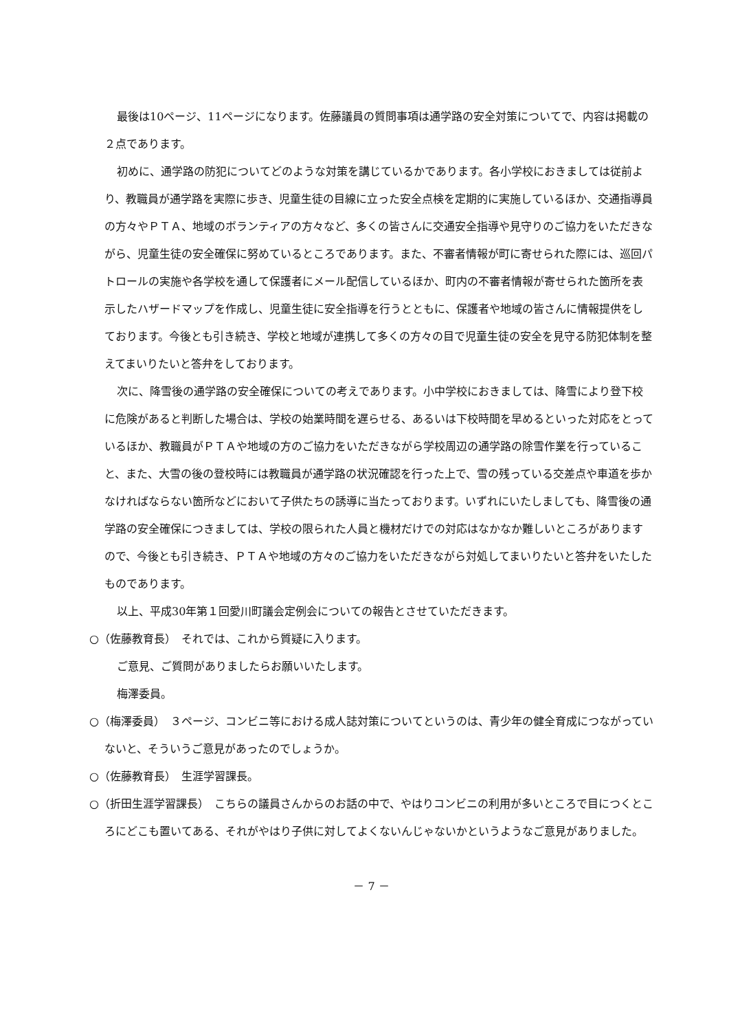最後は10ページ、11ページになります。佐藤議員の質問事項は通学路の安全対策についてで、内容は掲載の２点であります。
初めに、通学路の防犯についてどのような対策を講じているかであります。各小学校におきましては従前より、教職員が通学路を実際に歩き、児童生徒の目線に立った安全点検を定期的に実施しているほか、交通指導員の方々やＰＴＡ、地域のボランティアの方々など、多くの皆さんに交通安全指導や見守りのご協力をいただきながら、児童生徒の安全確保に努めているところであります。また、不審者情報が町に寄せられた際には、巡回パトロールの実施や各学校を通して保護者にメール配信しているほか、町内の不審者情報が寄せられた箇所を表示したハザードマップを作成し、児童生徒に安全指導を行うとともに、保護者や地域の皆さんに情報提供をしております。今後とも引き続き、学校と地域が連携して多くの方々の目で児童生徒の安全を見守る防犯体制を整えてまいりたいと答弁をしております。
次に、降雪後の通学路の安全確保についての考えであります。小中学校におきましては、降雪により登下校に危険があると判断した場合は、学校の始業時間を遅らせる、あるいは下校時間を早めるといった対応をとっているほか、教職員がＰＴＡや地域の方のご協力をいただきながら学校周辺の通学路の除雪作業を行っていること、また、大雪の後の登校時には教職員が通学路の状況確認を行った上で、雪の残っている交差点や車道を歩かなければならない箇所などにおいて子供たちの誘導に当たっております。いずれにいたしましても、降雪後の通学路の安全確保につきましては、学校の限られた人員と機材だけでの対応はなかなか難しいところがありますので、今後とも引き続き、ＰＴＡや地域の方々のご協力をいただきながら対処してまいりたいと答弁をいたしたものであります。
以上、平成30年第１回愛川町議会定例会についての報告とさせていただきます。
○（佐藤教育長）　それでは、これから質疑に入ります。
ご意見、ご質問がありましたらお願いいたします。
梅澤委員。
○（梅澤委員）　３ページ、コンビニ等における成人誌対策についてというのは、青少年の健全育成につながっていないと、そういうご意見があったのでしょうか。
○（佐藤教育長）　生涯学習課長。
○（折田生涯学習課長）　こちらの議員さんからのお話の中で、やはりコンビニの利用が多いところで目につくところにどこも置いてある、それがやはり子供に対してよくないんじゃないかというようなご意見がありました。
－ 7 －